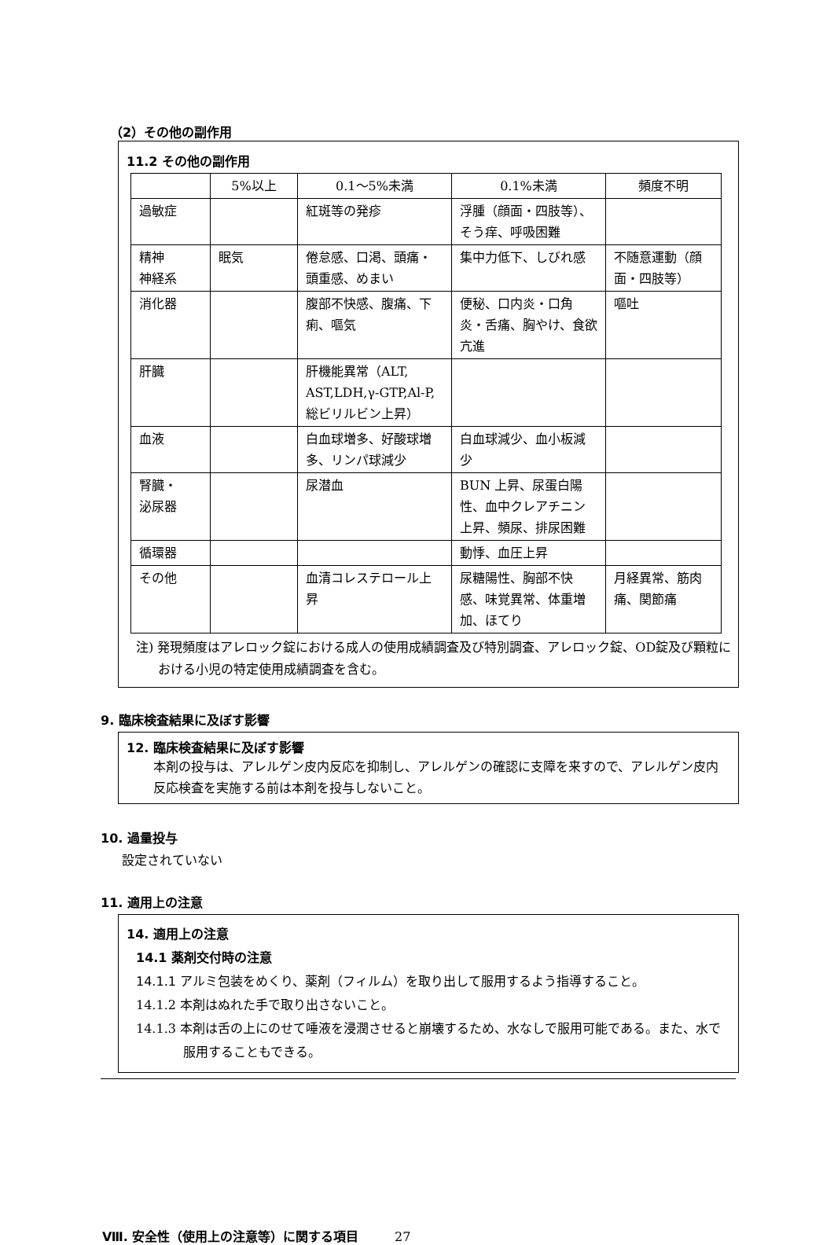（2）その他の副作用
11.2 その他の副作用
| | 5%以上 | 0.1～5%未満 | 0.1%未満 | 頻度不明 |
| --- | --- | --- | --- | --- |
| 過敏症 | | 紅斑等の発疹 | 浮腫（顔面・四肢等）、そう痒、呼吸困難 | |
| 精神 神経系 | 眠気 | 倦怠感、口渇、頭痛・頭重感、めまい | 集中力低下、しびれ感 | 不随意運動（顔面・四肢等） |
| 消化器 | | 腹部不快感、腹痛、下痢、嘔気 | 便秘、口内炎・口角炎・舌痛、胸やけ、食欲亢進 | 嘔吐 |
| 肝臓 | | 肝機能異常（ALT, AST,LDH,γ-GTP,Al-P, 総ビリルビン上昇） | | |
| 血液 | | 白血球増多、好酸球増多、リンパ球減少 | 白血球減少、血小板減少 | |
| 腎臓・ 泌尿器 | | 尿潜血 | BUN 上昇、尿蛋白陽性、血中クレアチニン上昇、頻尿、排尿困難 | |
| 循環器 | | | 動悸、血圧上昇 | |
| その他 | | 血清コレステロール上昇 | 尿糖陽性、胸部不快感、味覚異常、体重増加、ほてり | 月経異常、筋肉痛、関節痛 |
注) 発現頻度はアレロック錠における成人の使用成績調査及び特別調査、アレロック錠、OD錠及び顆粒における小児の特定使用成績調査を含む。
9. 臨床検査結果に及ぼす影響
12. 臨床検査結果に及ぼす影響
本剤の投与は、アレルゲン皮内反応を抑制し、アレルゲンの確認に支障を来すので、アレルゲン皮内反応検査を実施する前は本剤を投与しないこと。
10. 過量投与
設定されていない
11. 適用上の注意
14. 適用上の注意
14.1 薬剤交付時の注意
14.1.1 アルミ包装をめくり、薬剤（フィルム）を取り出して服用するよう指導すること。
14.1.2 本剤はぬれた手で取り出さないこと。
14.1.3 本剤は舌の上にのせて唾液を浸潤させると崩壊するため、水なしで服用可能である。また、水で服用することもできる。
Ⅷ. 安全性（使用上の注意等）に関する項目 27